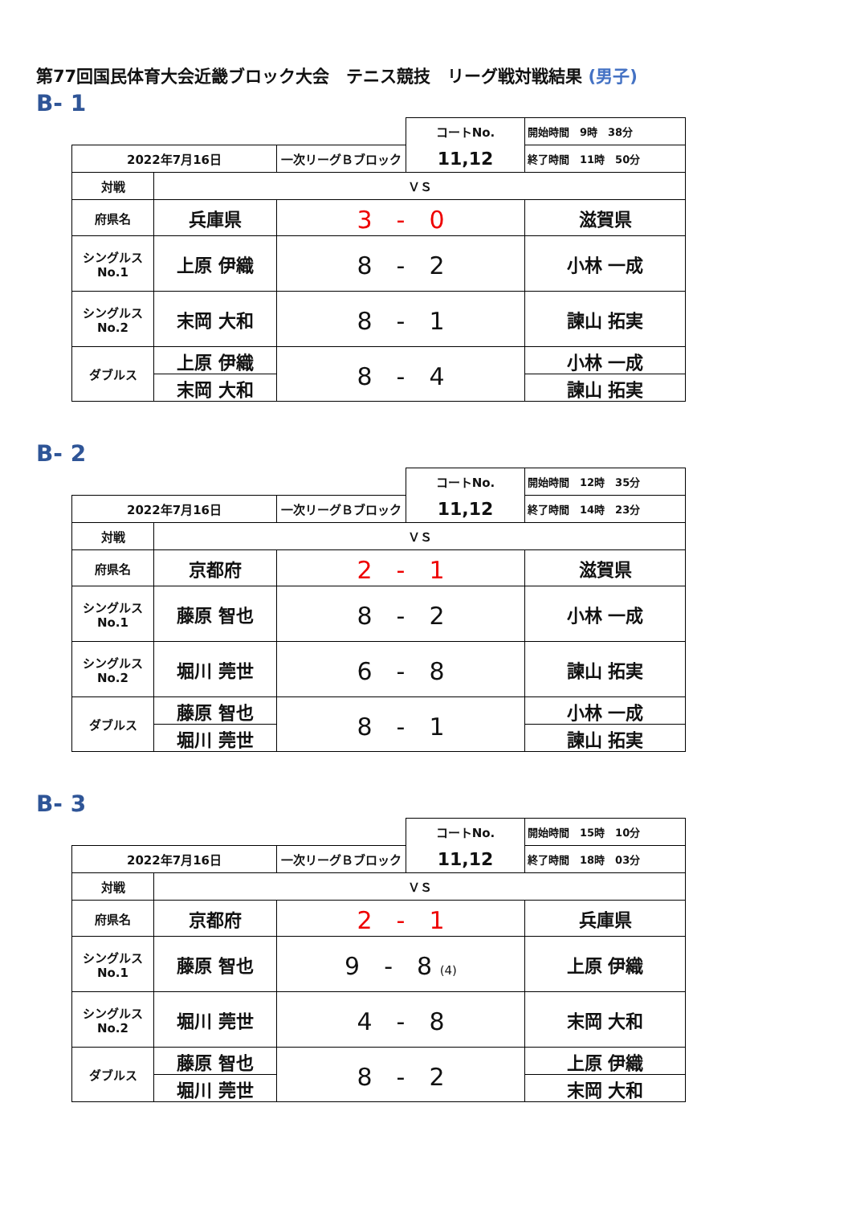第77回国民体育大会近畿ブロック大会　テニス競技　リーグ戦対戦結果 (男子)
B- 1
| | | | コートNo. | 開始時間 9時 38分 |
| 2022年7月16日 | | 一次リーグＢブロック | 11,12 | 終了時間 11時 50分 |
| 対戦 | ＶＳ | | | |
| 府県名 | 兵庫県 | 3 - 0 | | 滋賀県 |
| シングルス No.1 | 上原 伊織 | 8 - 2 | | 小林 一成 |
| シングルス No.2 | 末岡 大和 | 8 - 1 | | 諫山 拓実 |
| ダブルス | 上原 伊織 | 8 - 4 | | 小林 一成 |
| | 末岡 大和 | | | 諫山 拓実 |
B- 2
| | | | コートNo. | 開始時間 12時 35分 |
| 2022年7月16日 | | 一次リーグＢブロック | 11,12 | 終了時間 14時 23分 |
| 対戦 | ＶＳ | | | |
| 府県名 | 京都府 | 2 - 1 | | 滋賀県 |
| シングルス No.1 | 藤原 智也 | 8 - 2 | | 小林 一成 |
| シングルス No.2 | 堀川 莞世 | 6 - 8 | | 諫山 拓実 |
| ダブルス | 藤原 智也 | 8 - 1 | | 小林 一成 |
| | 堀川 莞世 | | | 諫山 拓実 |
B- 3
| | | | コートNo. | 開始時間 15時 10分 |
| 2022年7月16日 | | 一次リーグＢブロック | 11,12 | 終了時間 18時 03分 |
| 対戦 | ＶＳ | | | |
| 府県名 | 京都府 | 2 - 1 | | 兵庫県 |
| シングルス No.1 | 藤原 智也 | 9 - 8 (4) | | 上原 伊織 |
| シングルス No.2 | 堀川 莞世 | 4 - 8 | | 末岡 大和 |
| ダブルス | 藤原 智也 | 8 - 2 | | 上原 伊織 |
| | 堀川 莞世 | | | 末岡 大和 |